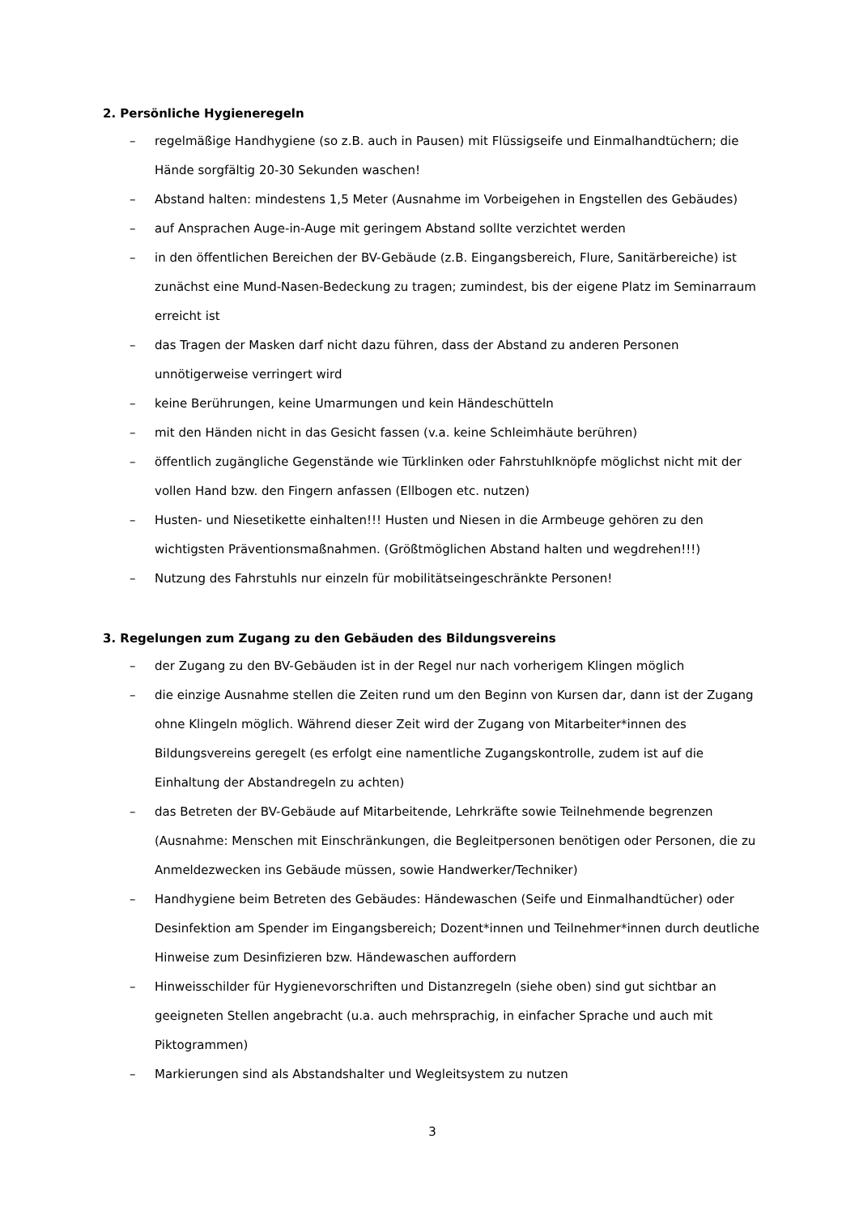2. Persönliche Hygieneregeln
– regelmäßige Handhygiene (so z.B. auch in Pausen) mit Flüssigseife und Einmalhandtüchern; die Hände sorgfältig 20-30 Sekunden waschen!
– Abstand halten: mindestens 1,5 Meter (Ausnahme im Vorbeigehen in Engstellen des Gebäudes)
– auf Ansprachen Auge-in-Auge mit geringem Abstand sollte verzichtet werden
– in den öffentlichen Bereichen der BV-Gebäude (z.B. Eingangsbereich, Flure, Sanitärbereiche) ist zunächst eine Mund-Nasen-Bedeckung zu tragen; zumindest, bis der eigene Platz im Seminarraum erreicht ist
– das Tragen der Masken darf nicht dazu führen, dass der Abstand zu anderen Personen unnötigerweise verringert wird
– keine Berührungen, keine Umarmungen und kein Händeschütteln
– mit den Händen nicht in das Gesicht fassen (v.a. keine Schleimhäute berühren)
– öffentlich zugängliche Gegenstände wie Türklinken oder Fahrstuhlknöpfe möglichst nicht mit der vollen Hand bzw. den Fingern anfassen (Ellbogen etc. nutzen)
– Husten- und Niesetikette einhalten!!! Husten und Niesen in die Armbeuge gehören zu den wichtigsten Präventionsmaßnahmen. (Größtmöglichen Abstand halten und wegdrehen!!!)
– Nutzung des Fahrstuhls nur einzeln für mobilitätseingeschränkte Personen!
3. Regelungen zum Zugang zu den Gebäuden des Bildungsvereins
– der Zugang zu den BV-Gebäuden ist in der Regel nur nach vorherigem Klingen möglich
– die einzige Ausnahme stellen die Zeiten rund um den Beginn von Kursen dar, dann ist der Zugang ohne Klingeln möglich. Während dieser Zeit wird der Zugang von Mitarbeiter*innen des Bildungsvereins geregelt (es erfolgt eine namentliche Zugangskontrolle, zudem ist auf die Einhaltung der Abstandregeln zu achten)
– das Betreten der BV-Gebäude auf Mitarbeitende, Lehrkräfte sowie Teilnehmende begrenzen (Ausnahme: Menschen mit Einschränkungen, die Begleitpersonen benötigen oder Personen, die zu Anmeldezwecken ins Gebäude müssen, sowie Handwerker/Techniker)
– Handhygiene beim Betreten des Gebäudes: Händewaschen (Seife und Einmalhandtücher) oder Desinfektion am Spender im Eingangsbereich; Dozent*innen und Teilnehmer*innen durch deutliche Hinweise zum Desinfizieren bzw. Händewaschen auffordern
– Hinweisschilder für Hygienevorschriften und Distanzregeln (siehe oben) sind gut sichtbar an geeigneten Stellen angebracht (u.a. auch mehrsprachig, in einfacher Sprache und auch mit Piktogrammen)
– Markierungen sind als Abstandshalter und Wegleitsystem zu nutzen
3